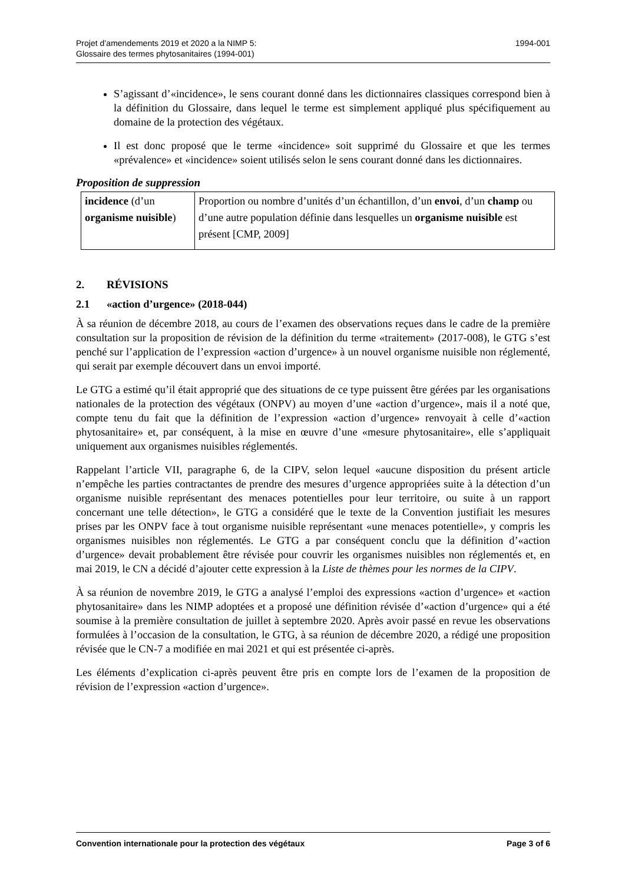Projet d’amendements 2019 et 2020 a la NIMP 5:
Glossaire des termes phytosanitaires (1994-001)
1994-001
S’agissant d’«incidence», le sens courant donné dans les dictionnaires classiques correspond bien à la définition du Glossaire, dans lequel le terme est simplement appliqué plus spécifiquement au domaine de la protection des végétaux.
Il est donc proposé que le terme «incidence» soit supprimé du Glossaire et que les termes «prévalence» et «incidence» soient utilisés selon le sens courant donné dans les dictionnaires.
Proposition de suppression
| incidence (d’un organisme nuisible ) | Proportion ou nombre d’unités d’un échantillon, d’un envoi , d’un champ ou d’une autre population définie dans lesquelles un organisme nuisible est présent [CMP, 2009] |
2. RÉVISIONS
2.1 «action d’urgence» (2018-044)
À sa réunion de décembre 2018, au cours de l’examen des observations reçues dans le cadre de la première consultation sur la proposition de révision de la définition du terme «traitement» (2017-008), le GTG s’est penché sur l’application de l’expression «action d’urgence» à un nouvel organisme nuisible non réglementé, qui serait par exemple découvert dans un envoi importé.
Le GTG a estimé qu’il était approprié que des situations de ce type puissent être gérées par les organisations nationales de la protection des végétaux (ONPV) au moyen d’une «action d’urgence», mais il a noté que, compte tenu du fait que la définition de l’expression «action d’urgence» renvoyait à celle d’«action phytosanitaire» et, par conséquent, à la mise en œuvre d’une «mesure phytosanitaire», elle s’appliquait uniquement aux organismes nuisibles réglementés.
Rappelant l’article VII, paragraphe 6, de la CIPV, selon lequel «aucune disposition du présent article n’empêche les parties contractantes de prendre des mesures d’urgence appropriées suite à la détection d’un organisme nuisible représentant des menaces potentielles pour leur territoire, ou suite à un rapport concernant une telle détection», le GTG a considéré que le texte de la Convention justifiait les mesures prises par les ONPV face à tout organisme nuisible représentant «une menaces potentielle», y compris les organismes nuisibles non réglementés. Le GTG a par conséquent conclu que la définition d’«action d’urgence» devait probablement être révisée pour couvrir les organismes nuisibles non réglementés et, en mai 2019, le CN a décidé d’ajouter cette expression à la Liste de thèmes pour les normes de la CIPV.
À sa réunion de novembre 2019, le GTG a analysé l’emploi des expressions «action d’urgence» et «action phytosanitaire» dans les NIMP adoptées et a proposé une définition révisée d’«action d’urgence» qui a été soumise à la première consultation de juillet à septembre 2020. Après avoir passé en revue les observations formulées à l’occasion de la consultation, le GTG, à sa réunion de décembre 2020, a rédigé une proposition révisée que le CN-7 a modifiée en mai 2021 et qui est présentée ci-après.
Les éléments d’explication ci-après peuvent être pris en compte lors de l’examen de la proposition de révision de l’expression «action d’urgence».
Convention internationale pour la protection des végétaux
Page 3 of 6